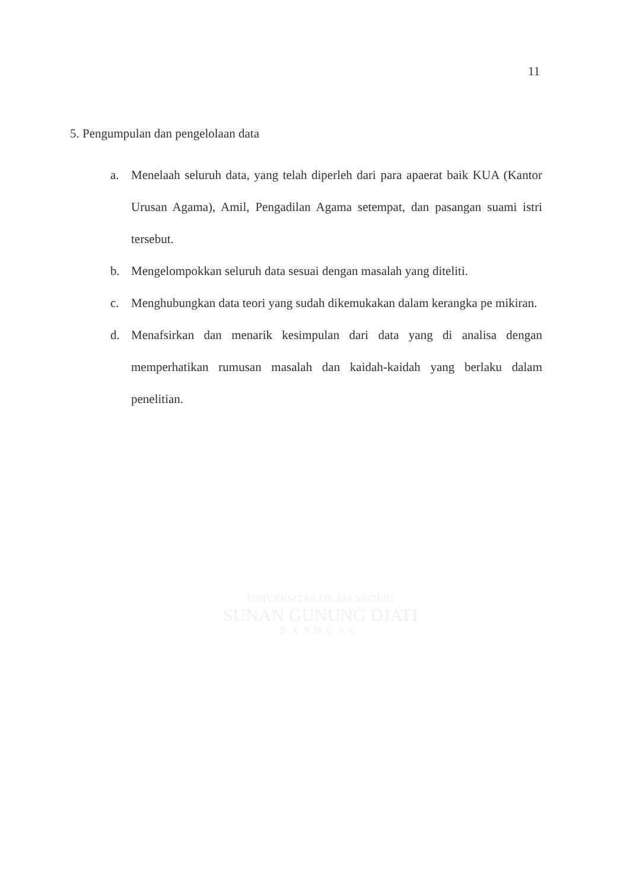11
5. Pengumpulan dan pengelolaan data
a. Menelaah seluruh data, yang telah diperleh dari para apaerat baik KUA (Kantor Urusan Agama), Amil, Pengadilan Agama setempat, dan pasangan suami istri tersebut.
b. Mengelompokkan seluruh data sesuai dengan masalah yang diteliti.
c. Menghubungkan data teori yang sudah dikemukakan dalam kerangka pe mikiran.
d. Menafsirkan dan menarik kesimpulan dari data yang di analisa dengan memperhatikan rumusan masalah dan kaidah-kaidah yang berlaku dalam penelitian.
UNIVERSITAS ISLAM NEGERI
SUNAN GUNUNG DJATI
BANDUNG